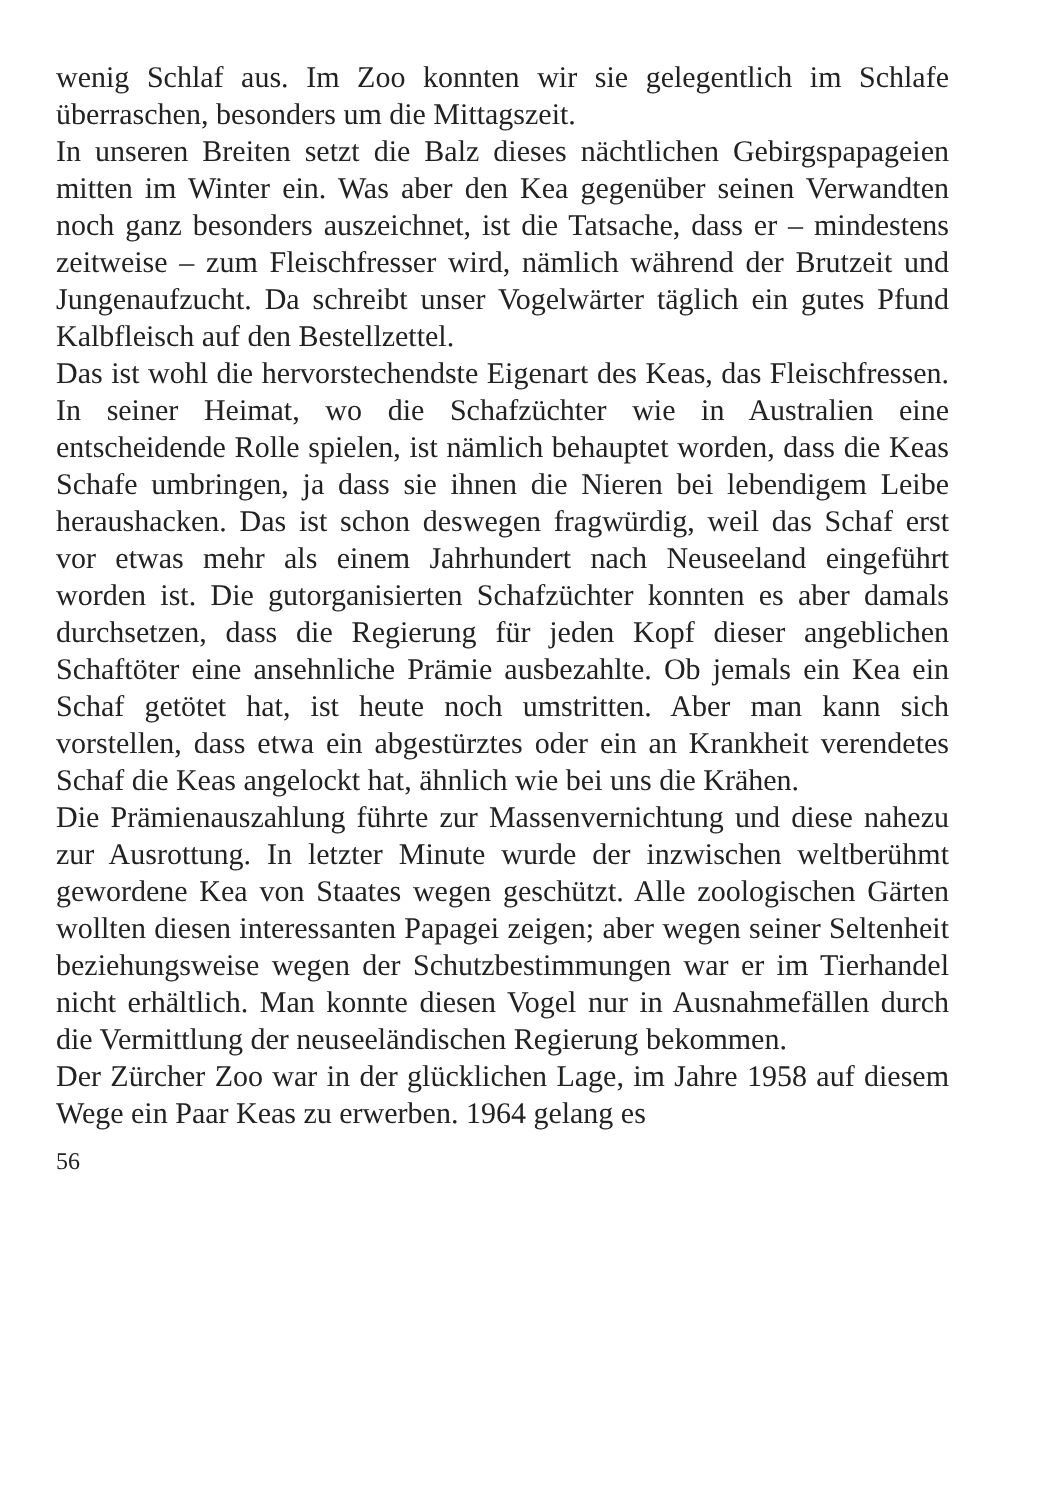wenig Schlaf aus. Im Zoo konnten wir sie gelegentlich im Schlafe überraschen, besonders um die Mittagszeit.
In unseren Breiten setzt die Balz dieses nächtlichen Gebirgspapageien mitten im Winter ein. Was aber den Kea gegenüber seinen Verwandten noch ganz besonders auszeichnet, ist die Tatsache, dass er – mindestens zeitweise – zum Fleischfresser wird, nämlich während der Brutzeit und Jungenaufzucht. Da schreibt unser Vogelwärter täglich ein gutes Pfund Kalbfleisch auf den Bestellzettel.
Das ist wohl die hervorstechendste Eigenart des Keas, das Fleischfressen. In seiner Heimat, wo die Schafzüchter wie in Australien eine entscheidende Rolle spielen, ist nämlich behauptet worden, dass die Keas Schafe umbringen, ja dass sie ihnen die Nieren bei lebendigem Leibe heraushacken. Das ist schon deswegen fragwürdig, weil das Schaf erst vor etwas mehr als einem Jahrhundert nach Neuseeland eingeführt worden ist. Die gutorganisierten Schafzüchter konnten es aber damals durchsetzen, dass die Regierung für jeden Kopf dieser angeblichen Schaftöter eine ansehnliche Prämie ausbezahlte. Ob jemals ein Kea ein Schaf getötet hat, ist heute noch umstritten. Aber man kann sich vorstellen, dass etwa ein abgestürztes oder ein an Krankheit verendetes Schaf die Keas angelockt hat, ähnlich wie bei uns die Krähen.
Die Prämienauszahlung führte zur Massenvernichtung und diese nahezu zur Ausrottung. In letzter Minute wurde der inzwischen weltberühmt gewordene Kea von Staates wegen geschützt. Alle zoologischen Gärten wollten diesen interessanten Papagei zeigen; aber wegen seiner Seltenheit beziehungsweise wegen der Schutzbestimmungen war er im Tierhandel nicht erhältlich. Man konnte diesen Vogel nur in Ausnahmefällen durch die Vermittlung der neuseeländischen Regierung bekommen.
Der Zürcher Zoo war in der glücklichen Lage, im Jahre 1958 auf diesem Wege ein Paar Keas zu erwerben. 1964 gelang es
56